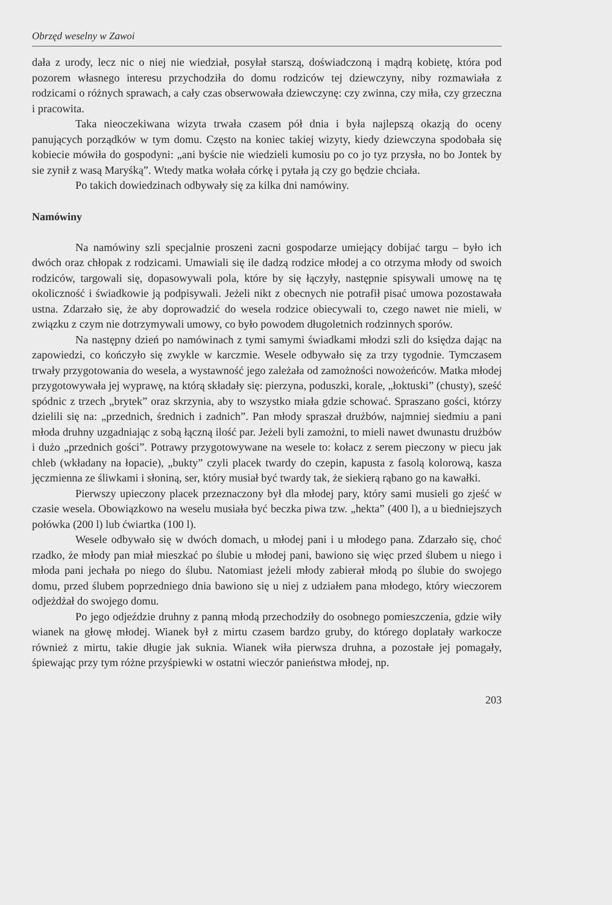Obrzęd weselny w Zawoi
dała z urody, lecz nic o niej nie wiedział, posyłał starszą, doświadczoną i mądrą kobietę, która pod pozorem własnego interesu przychodziła do domu rodziców tej dziewczyny, niby rozmawiała z rodzicami o różnych sprawach, a cały czas obserwowała dziewczynę: czy zwinna, czy miła, czy grzeczna i pracowita.
Taka nieoczekiwana wizyta trwała czasem pół dnia i była najlepszą okazją do oceny panujących porządków w tym domu. Często na koniec takiej wizyty, kiedy dziewczyna spodobała się kobiecie mówiła do gospodyni: „ani byście nie wiedzieli kumosiu po co jo tyz przysła, no bo Jontek by sie zynił z wasą Maryśką”. Wtedy matka wołała córkę i pytała ją czy go będzie chciała.
Po takich dowiedzinach odbywały się za kilka dni namówiny.
Namówiny
Na namówiny szli specjalnie proszeni zacni gospodarze umiejący dobijać targu – było ich dwóch oraz chłopak z rodzicami. Umawiali się ile dadzą rodzice młodej a co otrzyma młody od swoich rodziców, targowali się, dopasowywali pola, które by się łączyły, następnie spisywali umowę na tę okoliczność i świadkowie ją podpisywali. Jeżeli nikt z obecnych nie potrafił pisać umowa pozostawała ustna. Zdarzało się, że aby doprowadzić do wesela rodzice obiecywali to, czego nawet nie mieli, w związku z czym nie dotrzymywali umowy, co było powodem długoletnich rodzinnych sporów.
Na następny dzień po namówinach z tymi samymi świadkami młodzi szli do księdza dając na zapowiedzi, co kończyło się zwykle w karczmie. Wesele odbywało się za trzy tygodnie. Tymczasem trwały przygotowania do wesela, a wystawność jego zależała od zamożności nowożeńców. Matka młodej przygotowywała jej wyprawę, na którą składały się: pierzyna, poduszki, korale, „łoktuski” (chusty), sześć spódnic z trzech „brytek” oraz skrzynia, aby to wszystko miała gdzie schować. Spraszano gości, którzy dzielili się na: „przednich, średnich i zadnich”. Pan młody spraszał drużbów, najmniej siedmiu a pani młoda druhny uzgadniając z sobą łączną ilość par. Jeżeli byli zamożni, to mieli nawet dwunastu drużbów i dużo „przednich gości”. Potrawy przygotowywane na wesele to: kołacz z serem pieczony w piecu jak chleb (wkładany na łopacie), „bukty” czyli placek twardy do czepin, kapusta z fasolą kolorową, kasza jęczmienna ze śliwkami i słoniną, ser, który musiał być twardy tak, że siekierą rąbano go na kawałki.
Pierwszy upieczony placek przeznaczony był dla młodej pary, który sami musieli go zjeść w czasie wesela. Obowiązkowo na weselu musiała być beczka piwa tzw. „hekta” (400 l), a u biedniejszych połówka (200 l) lub ćwiartka (100 l).
Wesele odbywało się w dwóch domach, u młodej pani i u młodego pana. Zdarzało się, choć rzadko, że młody pan miał mieszkać po ślubie u młodej pani, bawiono się więc przed ślubem u niego i młoda pani jechała po niego do ślubu. Natomiast jeżeli młody zabierał młodą po ślubie do swojego domu, przed ślubem poprzedniego dnia bawiono się u niej z udziałem pana młodego, który wieczorem odjeżdżał do swojego domu.
Po jego odjeździe druhny z panną młodą przechodziły do osobnego pomieszczenia, gdzie wiły wianek na głowę młodej. Wianek był z mirtu czasem bardzo gruby, do którego doplatały warkocze również z mirtu, takie długie jak suknia. Wianek wiła pierwsza druhna, a pozostałe jej pomagały, śpiewając przy tym różne przyśpiewki w ostatni wieczór panieństwa młodej, np.
203